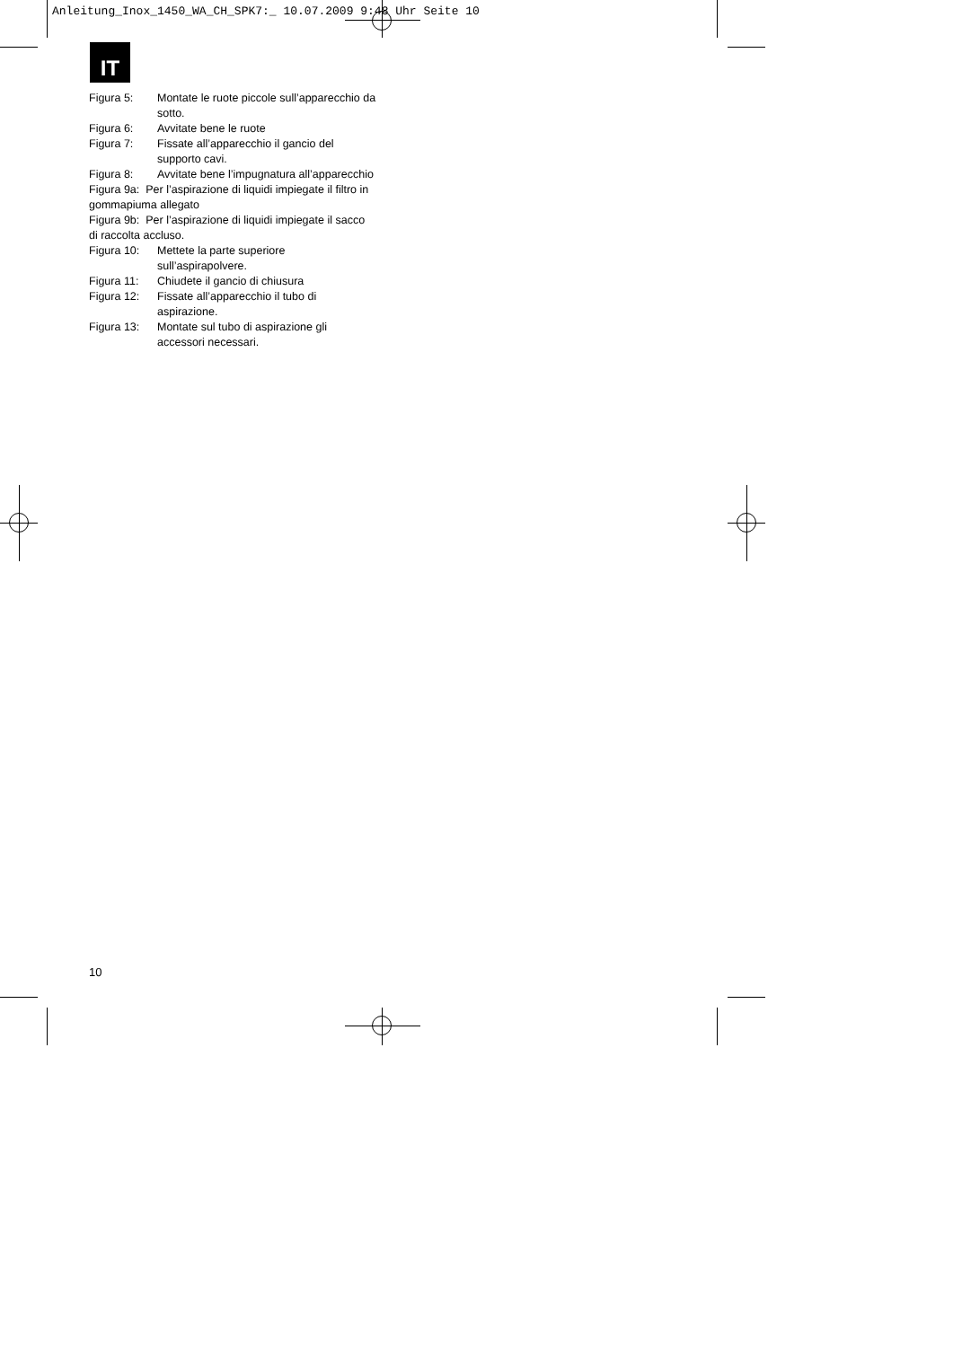Anleitung_Inox_1450_WA_CH_SPK7:_ 10.07.2009 9:48 Uhr Seite 10
IT
Figura 5: Montate le ruote piccole sull’apparecchio da sotto.
Figura 6: Avvitate bene le ruote
Figura 7: Fissate all’apparecchio il gancio del supporto cavi.
Figura 8: Avvitate bene l’impugnatura all’apparecchio
Figura 9a: Per l’aspirazione di liquidi impiegate il filtro in gommapiuma allegato
Figura 9b: Per l’aspirazione di liquidi impiegate il sacco di raccolta accluso.
Figura 10: Mettete la parte superiore sull’aspirapolvere.
Figura 11: Chiudete il gancio di chiusura
Figura 12: Fissate all’apparecchio il tubo di aspirazione.
Figura 13: Montate sul tubo di aspirazione gli accessori necessari.
10